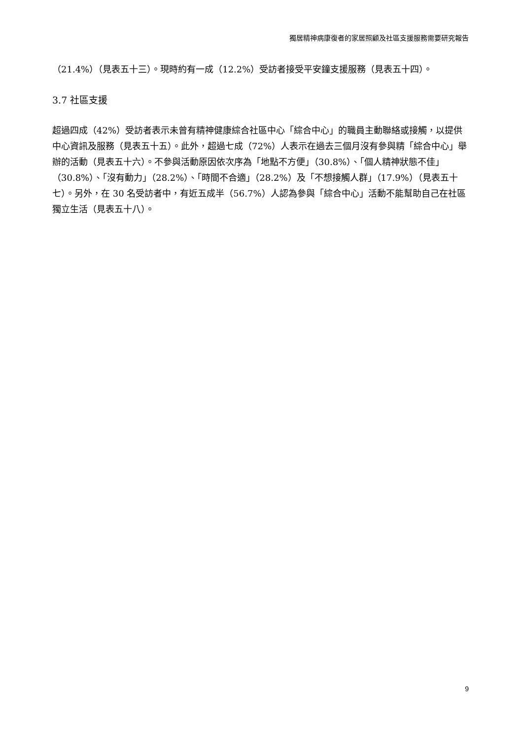獨居精神病康復者的家居照顧及社區支援服務需要研究報告
（21.4%）（見表五十三）。現時約有一成（12.2%）受訪者接受平安鐘支援服務（見表五十四）。
3.7 社區支援
超過四成（42%）受訪者表示未曾有精神健康綜合社區中心「綜合中心」的職員主動聯絡或接觸，以提供中心資訊及服務（見表五十五）。此外，超過七成（72%）人表示在過去三個月沒有參與精「綜合中心」舉辦的活動（見表五十六）。不參與活動原因依次序為「地點不方便」（30.8%）、「個人精神狀態不佳」（30.8%）、「沒有動力」（28.2%）、「時間不合適」（28.2%）及「不想接觸人群」（17.9%）（見表五十七）。另外，在 30 名受訪者中，有近五成半（56.7%）人認為參與「綜合中心」活動不能幫助自己在社區獨立生活（見表五十八）。
9